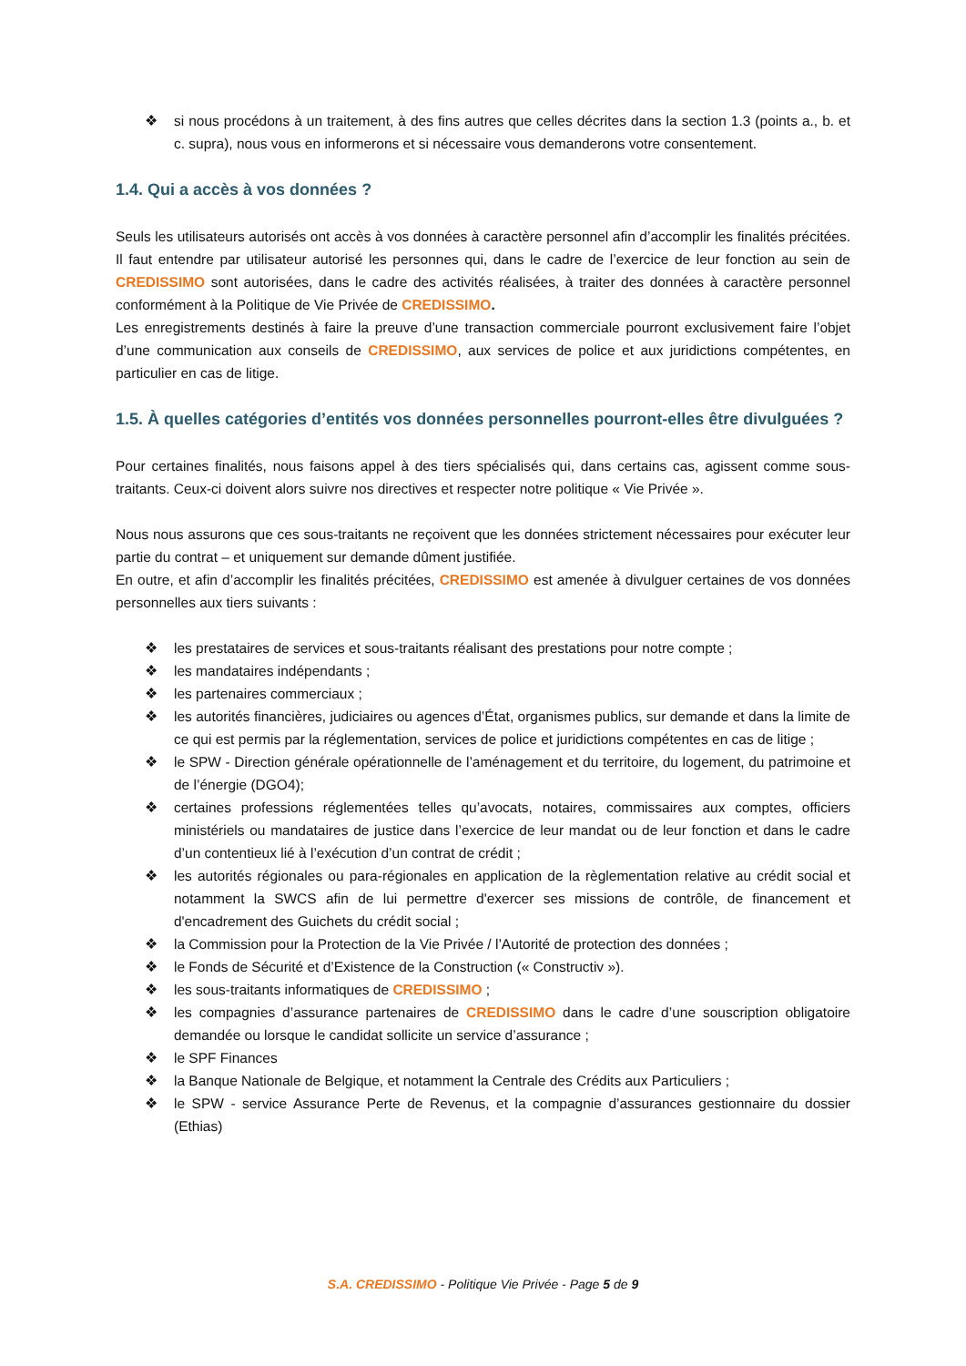❖ si nous procédons à un traitement, à des fins autres que celles décrites dans la section 1.3 (points a., b. et c. supra), nous vous en informerons et si nécessaire vous demanderons votre consentement.
1.4. Qui a accès à vos données ?
Seuls les utilisateurs autorisés ont accès à vos données à caractère personnel afin d’accomplir les finalités précitées. Il faut entendre par utilisateur autorisé les personnes qui, dans le cadre de l’exercice de leur fonction au sein de CREDISSIMO sont autorisées, dans le cadre des activités réalisées, à traiter des données à caractère personnel conformément à la Politique de Vie Privée de CREDISSIMO.
Les enregistrements destinés à faire la preuve d’une transaction commerciale pourront exclusivement faire l’objet d’une communication aux conseils de CREDISSIMO, aux services de police et aux juridictions compétentes, en particulier en cas de litige.
1.5. À quelles catégories d’entités vos données personnelles pourront-elles être divulguées ?
Pour certaines finalités, nous faisons appel à des tiers spécialisés qui, dans certains cas, agissent comme sous-traitants. Ceux-ci doivent alors suivre nos directives et respecter notre politique « Vie Privée ».
Nous nous assurons que ces sous-traitants ne reçoivent que les données strictement nécessaires pour exécuter leur partie du contrat – et uniquement sur demande dûment justifiée.
En outre, et afin d’accomplir les finalités précitées, CREDISSIMO est amenée à divulguer certaines de vos données personnelles aux tiers suivants :
❖ les prestataires de services et sous-traitants réalisant des prestations pour notre compte ;
❖ les mandataires indépendants ;
❖ les partenaires commerciaux ;
❖ les autorités financières, judiciaires ou agences d’État, organismes publics, sur demande et dans la limite de ce qui est permis par la réglementation, services de police et juridictions compétentes en cas de litige ;
❖ le SPW - Direction générale opérationnelle de l’aménagement et du territoire, du logement, du patrimoine et de l’énergie (DGO4);
❖ certaines professions réglementées telles qu’avocats, notaires, commissaires aux comptes, officiers ministériels ou mandataires de justice dans l’exercice de leur mandat ou de leur fonction et dans le cadre d’un contentieux lié à l’exécution d’un contrat de crédit ;
❖ les autorités régionales ou para-régionales en application de la règlementation relative au crédit social et notamment la SWCS afin de lui permettre d'exercer ses missions de contrôle, de financement et d'encadrement des Guichets du crédit social ;
❖ la Commission pour la Protection de la Vie Privée / l’Autorité de protection des données ;
❖ le Fonds de Sécurité et d’Existence de la Construction (« Constructiv »).
❖ les sous-traitants informatiques de CREDISSIMO ;
❖ les compagnies d’assurance partenaires de CREDISSIMO dans le cadre d’une souscription obligatoire demandée ou lorsque le candidat sollicite un service d’assurance ;
❖ le SPF Finances
❖ la Banque Nationale de Belgique, et notamment la Centrale des Crédits aux Particuliers ;
❖ le SPW - service Assurance Perte de Revenus, et la compagnie d’assurances gestionnaire du dossier (Ethias)
S.A. CREDISSIMO - Politique Vie Privée - Page 5 de 9